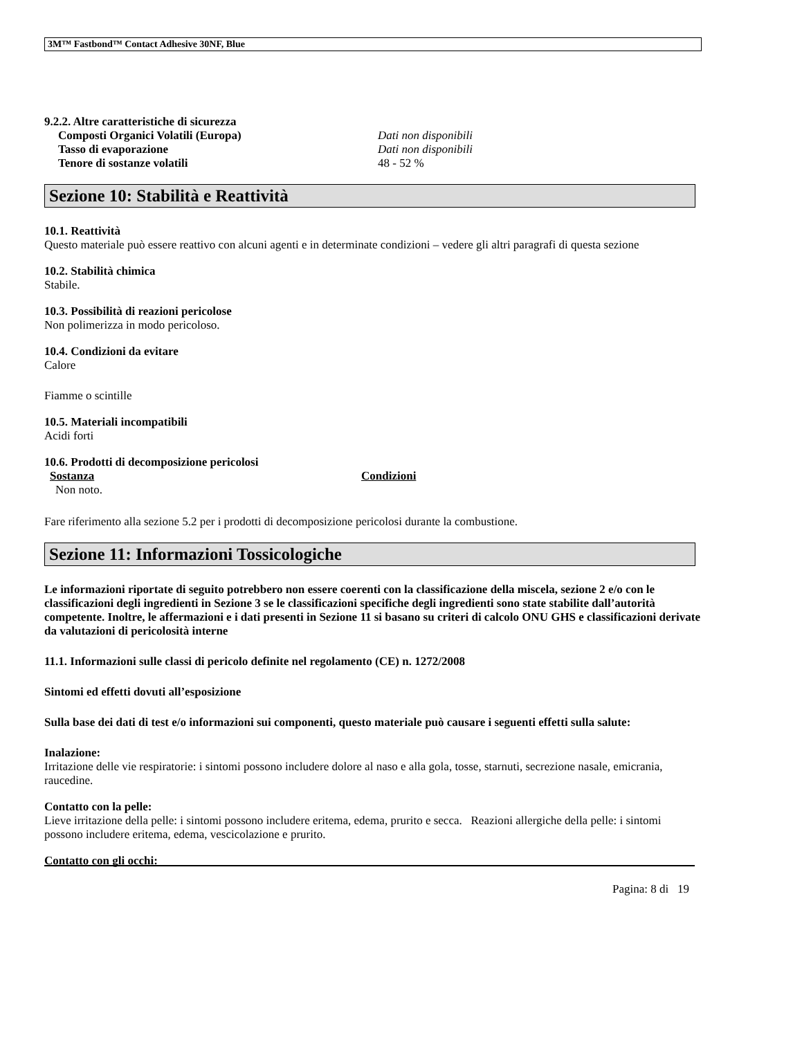3M™ Fastbond™ Contact Adhesive 30NF, Blue
9.2.2. Altre caratteristiche di sicurezza
Composti Organici Volatili (Europa) Dati non disponibili
Tasso di evaporazione Dati non disponibili
Tenore di sostanze volatili 48 - 52 %
Sezione 10: Stabilità e Reattività
10.1. Reattività
Questo materiale può essere reattivo con alcuni agenti e in determinate condizioni – vedere gli altri paragrafi di questa sezione
10.2. Stabilità chimica
Stabile.
10.3. Possibilità di reazioni pericolose
Non polimerizza in modo pericoloso.
10.4. Condizioni da evitare
Calore
Fiamme o scintille
10.5. Materiali incompatibili
Acidi forti
10.6. Prodotti di decomposizione pericolosi
Sostanza Condizioni
Non noto.
Fare riferimento alla sezione 5.2 per i prodotti di decomposizione pericolosi durante la combustione.
Sezione 11: Informazioni Tossicologiche
Le informazioni riportate di seguito potrebbero non essere coerenti con la classificazione della miscela, sezione 2 e/o con le classificazioni degli ingredienti in Sezione 3 se le classificazioni specifiche degli ingredienti sono state stabilite dall’autorità competente. Inoltre, le affermazioni e i dati presenti in Sezione 11 si basano su criteri di calcolo ONU GHS e classificazioni derivate da valutazioni di pericolosità interne
11.1. Informazioni sulle classi di pericolo definite nel regolamento (CE) n. 1272/2008
Sintomi ed effetti dovuti all’esposizione
Sulla base dei dati di test e/o informazioni sui componenti, questo materiale può causare i seguenti effetti sulla salute:
Inalazione:
Irritazione delle vie respiratorie: i sintomi possono includere dolore al naso e alla gola, tosse, starnuti, secrezione nasale, emicrania, raucedine.
Contatto con la pelle:
Lieve irritazione della pelle: i sintomi possono includere eritema, edema, prurito e secca. Reazioni allergiche della pelle: i sintomi possono includere eritema, edema, vescicolazione e prurito.
Contatto con gli occhi:
Pagina: 8 di 19